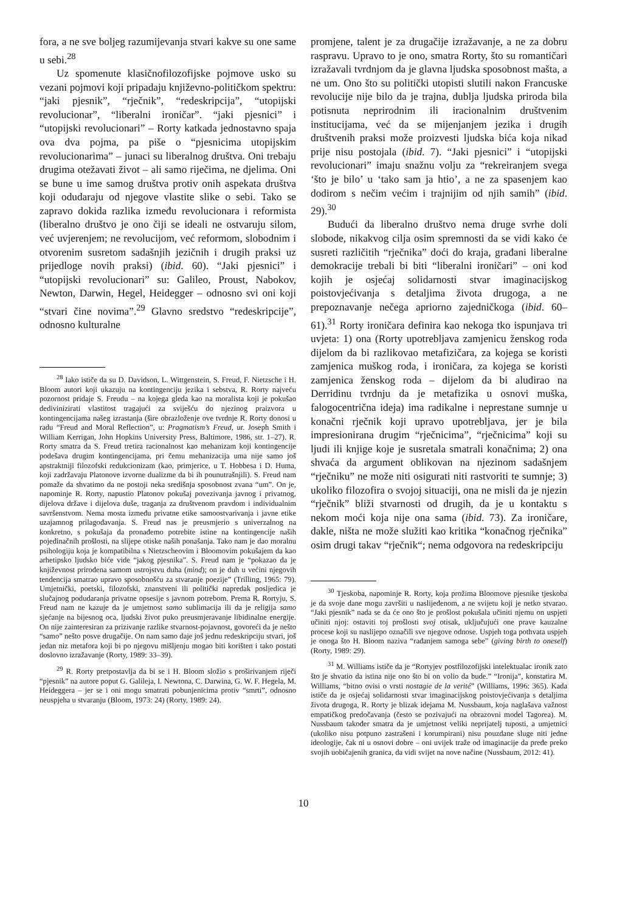fora, a ne sve boljeg razumijevanja stvari kakve su one same u sebi.<sup>28</sup>
Uz spomenute klasičnofilozofijske pojmove usko su vezani pojmovi koji pripadaju književno-političkom spektru: “jaki pjesnik”, “rječnik”, “redeskripcija”, “utopijski revolucionar”, “liberalni ironičar”. “jaki pjesnici” i “utopijski revolucionari” – Rorty katkada jednostavno spaja ova dva pojma, pa piše o “pjesnicima utopijskim revolucionarima” – junaci su liberalnog društva. Oni trebaju drugima otežavati život – ali samo riječima, ne djelima. Oni se bune u ime samog društva protiv onih aspekata društva koji odudaraju od njegove vlastite slike o sebi. Tako se zapravo dokida razlika između revolucionara i reformista (liberalno društvo je ono čiji se ideali ne ostvaruju silom, već uvjerenjem; ne revolucijom, već reformom, slobodnim i otvorenim susretom sadašnjih jezičnih i drugih praksi uz prijedloge novih praksi) (ibid. 60). “Jaki pjesnici” i “utopijski revolucionari” su: Galileo, Proust, Nabokov, Newton, Darwin, Hegel, Heidegger – odnosno svi oni koji “stvari čine novima”.<sup>29</sup> Glavno sredstvo “redeskripcije”, odnosno kulturalne
<sup>28</sup> Iako ističe da su D. Davidson, L. Wittgenstein, S. Freud, F. Nietzsche i H. Bloom autori koji ukazuju na kontingenciju jezika i sebstva, R. Rorty najveću pozornost pridaje S. Freudu – na kojega gleda kao na moralista koji je pokušao dedivinizirati vlastitost tragajući za sviješću do njezinog praizvora u kontingencijama našeg izrastanja (šire obrazloženje ove tvrdnje R. Rorty donosi u radu “Freud and Moral Reflection”, u: Pragmatism’s Freud, ur. Joseph Smith i William Kerrigan, John Hopkins University Press, Baltimore, 1986, str. 1–27). R. Rorty smatra da S. Freud tretira racionalnost kao mehanizam koji kontingencije podešava drugim kontingencijama, pri čemu mehanizacija uma nije samo još apstraktniji filozofski redukcionizam (kao, primjerice, u T. Hobbesa i D. Huma, koji zadržavaju Platonove izvorne dualizme da bi ih pounutrašnjili). S. Freud nam pomaže da shvatimo da ne postoji neka središnja sposobnost zvana “um”. On je, napominje R. Rorty, napustio Platonov pokušaj povezivanja javnog i privatnog, dijelova države i dijelova duše, traganja za društvenom pravdom i individualnim savršenstvom. Nema mosta između privatne etike samoostvarivanja i javne etike uzajamnog prilagođavanja. S. Freud nas je preusmjerio s univerzalnog na konkretno, s pokušaja da pronađemo potrebite istine na kontingencije naših pojedinačnih prošlosti, na slijepe otiske naših ponašanja. Tako nam je dao moralnu psihologiju koja je kompatibilna s Nietzscheovim i Bloomovim pokušajem da kao arhetipsko ljudsko biće vide “jakog pjesnika”. S. Freud nam je “pokazao da je književnost prirođena samom ustrojstvu duha (mind); on je duh u većini njegovih tendencija smatrao upravo sposobnošću za stvaranje poezije” (Trilling, 1965: 79). Umjetnički, poetski, filozofski, znanstveni ili politički napredak posljedica je slučajnog podudaranja privatne opsesije s javnom potrebom. Prema R. Rortyju, S. Freud nam ne kazuje da je umjetnost samo sublimacija ili da je religija samo sjećanje na bijesnog oca, ljudski život puko preusmjeravanje libidinalne energije. On nije zainteresiran za prizivanje razlike stvarnost-pojavnost, govoreći da je nešto “samo” nešto posve drugačije. On nam samo daje još jednu redeskripciju stvari, još jedan niz metafora koji bi po njegovu mišljenju mogao biti korišten i tako postati doslovno izražavanje (Rorty, 1989: 33–39).
<sup>29</sup> R. Rorty pretpostavlja da bi se i H. Bloom složio s proširivanjem riječi “pjesnik” na autore poput G. Galileja, I. Newtona, C. Darwina, G. W. F. Hegela, M. Heideggera – jer se i oni mogu smatrati pobunjenicima protiv “smrti”, odnosno neuspjeha u stvaranju (Bloom, 1973: 24) (Rorty, 1989: 24).
promjene, talent je za drugačije izražavanje, a ne za dobru raspravu. Upravo to je ono, smatra Rorty, što su romantičari izražavali tvrdnjom da je glavna ljudska sposobnost mašta, a ne um. Ono što su politički utopisti slutili nakon Francuske revolucije nije bilo da je trajna, dublja ljudska priroda bila potisnuta neprirodnim ili iracionalnim društvenim institucijama, već da se mijenjanjem jezika i drugih društvenih praksi može proizvesti ljudska bića koja nikad prije nisu postojala (ibid. 7). “Jaki pjesnici” i “utopijski revolucionari” imaju snažnu volju za “rekreiranjem svega ‘što je bilo’ u ‘tako sam ja htio’, a ne za spasenjem kao dodirom s nečim većim i trajnijim od njih samih” (ibid. 29).<sup>30</sup>
Budući da liberalno društvo nema druge svrhe doli slobode, nikakvog cilja osim spremnosti da se vidi kako će susreti različitih “rječnika” doći do kraja, građani liberalne demokracije trebali bi biti “liberalni ironičari” – oni kod kojih je osjećaj solidarnosti stvar imaginacijskog poistovjećivanja s detaljima života drugoga, a ne prepoznavanje nečega apriorno zajedničkoga (ibid. 60–61).<sup>31</sup> Rorty ironičara definira kao nekoga tko ispunjava tri uvjeta: 1) ona (Rorty upotrebljava zamjenicu ženskog roda dijelom da bi razlikovao metafizičara, za kojega se koristi zamjenica muškog roda, i ironičara, za kojega se koristi zamjenica ženskog roda – dijelom da bi aludirao na Derridinu tvrdnju da je metafizika u osnovi muška, falogocentrična ideja) ima radikalne i neprestane sumnje u konačni rječnik koji upravo upotrebljava, jer je bila impresionirana drugim “rječnicima”, “rječnicima” koji su ljudi ili knjige koje je susretala smatrali konačnima; 2) ona shvaća da argument oblikovan na njezinom sadašnjem “rječniku” ne može niti osigurati niti rastvoriti te sumnje; 3) ukoliko filozofira o svojoj situaciji, ona ne misli da je njezin “rječnik” bliži stvarnosti od drugih, da je u kontaktu s nekom moći koja nije ona sama (ibid. 73). Za ironičare, dakle, ništa ne može služiti kao kritika “konačnog rječnika” osim drugi takav “rječnik“; nema odgovora na redeskripciju
<sup>30</sup> Tjeskoba, napominje R. Rorty, koja prožima Bloomove pjesnike tjeskoba je da svoje dane mogu završiti u naslijeđenom, a ne svijetu koji je netko stvarao. “Jaki pjesnik” nada se da će ono što je prošlost pokušala učiniti njemu on uspjeti učiniti njoj: ostaviti toj prošlosti svoj otisak, uključujući one prave kauzalne procese koji su naslijepo označili sve njegove odnose. Uspjeh toga pothvata uspjeh je onoga što H. Bloom naziva “rađanjem samoga sebe” (giving birth to oneself) (Rorty, 1989: 29).
<sup>31</sup> M. Williams ističe da je “Rortyjev postfilozofijski intelektualac ironik zato što je shvatio da istina nije ono što bi on volio da bude.” “Ironija”, konstatira M. Williams, “bitno ovisi o vrsti nostagie de la verité” (Williams, 1996: 365). Kada ističe da je osjećaj solidarnosti stvar imaginacijskog poistovjećivanja s detaljima života drugoga, R. Rorty je blizak idejama M. Nussbaum, koja naglašava važnost empatičkog predočavanja (često se pozivajući na obrazovni model Tagorea). M. Nussbaum također smatra da je umjetnost veliki neprijatelj tuposti, a umjetnici (ukoliko nisu potpuno zastrašeni i korumpirani) nisu pouzdane sluge niti jedne ideologije, čak ni u osnovi dobre – oni uvijek traže od imaginacije da pređe preko svojih uobičajenih granica, da vidi svijet na nove načine (Nussbaum, 2012: 41).
10